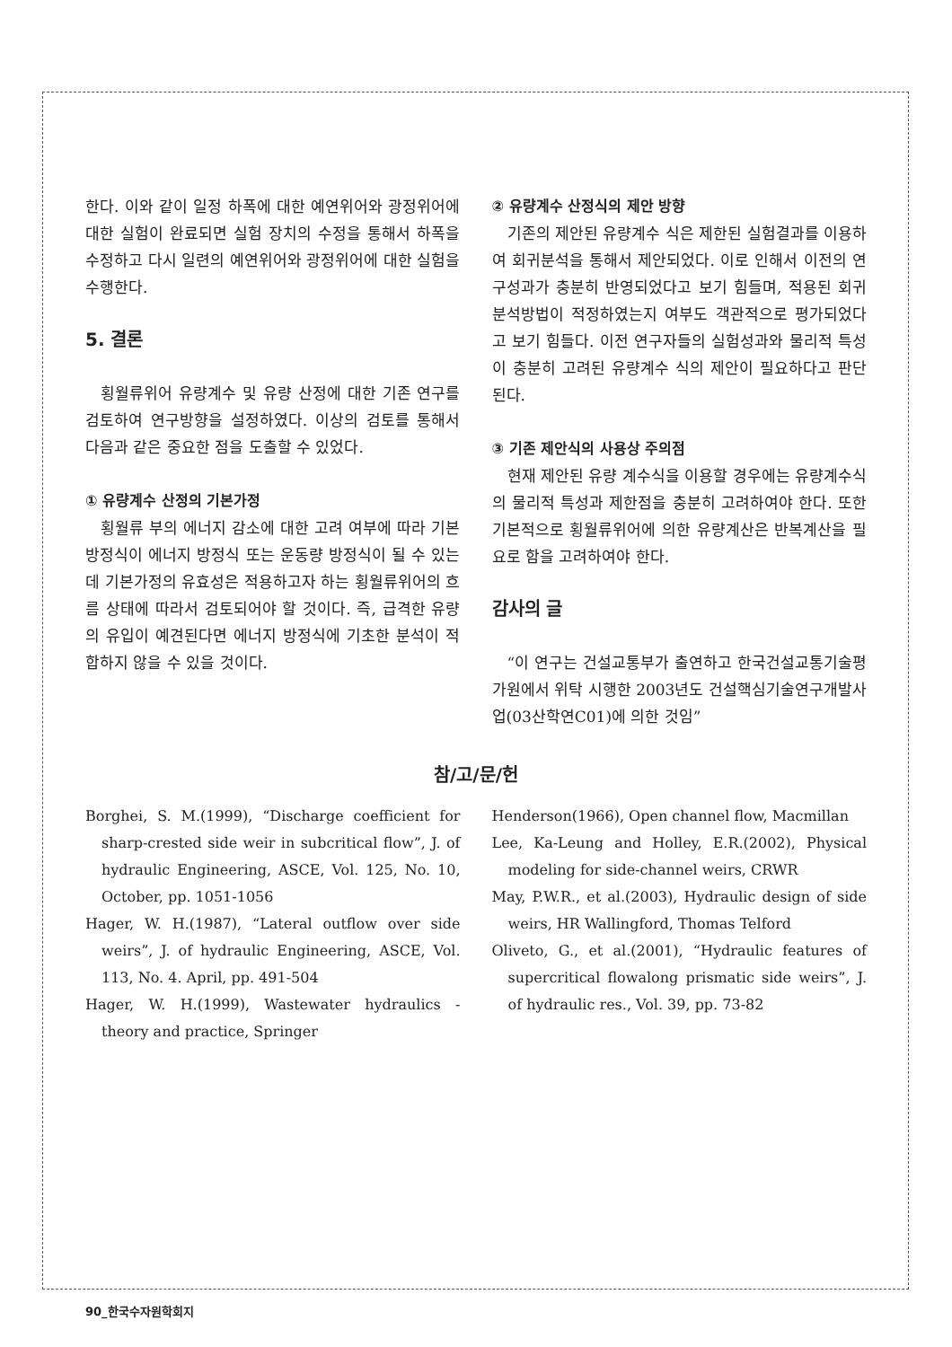한다. 이와 같이 일정 하폭에 대한 예연위어와 광정위어에 대한 실험이 완료되면 실험 장치의 수정을 통해서 하폭을 수정하고 다시 일련의 예연위어와 광정위어에 대한 실험을 수행한다.
5. 결론
횡월류위어 유량계수 및 유량 산정에 대한 기존 연구를 검토하여 연구방향을 설정하였다. 이상의 검토를 통해서 다음과 같은 중요한 점을 도출할 수 있었다.
① 유량계수 산정의 기본가정
횡월류 부의 에너지 감소에 대한 고려 여부에 따라 기본방정식이 에너지 방정식 또는 운동량 방정식이 될 수 있는데 기본가정의 유효성은 적용하고자 하는 횡월류위어의 흐름 상태에 따라서 검토되어야 할 것이다. 즉, 급격한 유량의 유입이 예견된다면 에너지 방정식에 기초한 분석이 적합하지 않을 수 있을 것이다.
② 유량계수 산정식의 제안 방향
기존의 제안된 유량계수 식은 제한된 실험결과를 이용하여 회귀분석을 통해서 제안되었다. 이로 인해서 이전의 연구성과가 충분히 반영되었다고 보기 힘들며, 적용된 회귀분석방법이 적정하였는지 여부도 객관적으로 평가되었다고 보기 힘들다. 이전 연구자들의 실험성과와 물리적 특성이 충분히 고려된 유량계수 식의 제안이 필요하다고 판단된다.
③ 기존 제안식의 사용상 주의점
현재 제안된 유량 계수식을 이용할 경우에는 유량계수식의 물리적 특성과 제한점을 충분히 고려하여야 한다. 또한 기본적으로 횡월류위어에 의한 유량계산은 반복계산을 필요로 함을 고려하여야 한다.
감사의 글
“이 연구는 건설교통부가 출연하고 한국건설교통기술평가원에서 위탁 시행한 2003년도 건설핵심기술연구개발사업(03산학연C01)에 의한 것임”
참/고/문/헌
Borghei, S. M.(1999), “Discharge coefficient for sharp-crested side weir in subcritical flow”, J. of hydraulic Engineering, ASCE, Vol. 125, No. 10, October, pp. 1051-1056
Hager, W. H.(1987), “Lateral outflow over side weirs”, J. of hydraulic Engineering, ASCE, Vol. 113, No. 4. April, pp. 491-504
Hager, W. H.(1999), Wastewater hydraulics - theory and practice, Springer
Henderson(1966), Open channel flow, Macmillan
Lee, Ka-Leung and Holley, E.R.(2002), Physical modeling for side-channel weirs, CRWR
May, P.W.R., et al.(2003), Hydraulic design of side weirs, HR Wallingford, Thomas Telford
Oliveto, G., et al.(2001), “Hydraulic features of supercritical flowalong prismatic side weirs”, J. of hydraulic res., Vol. 39, pp. 73-82
90_한국수자원학회지